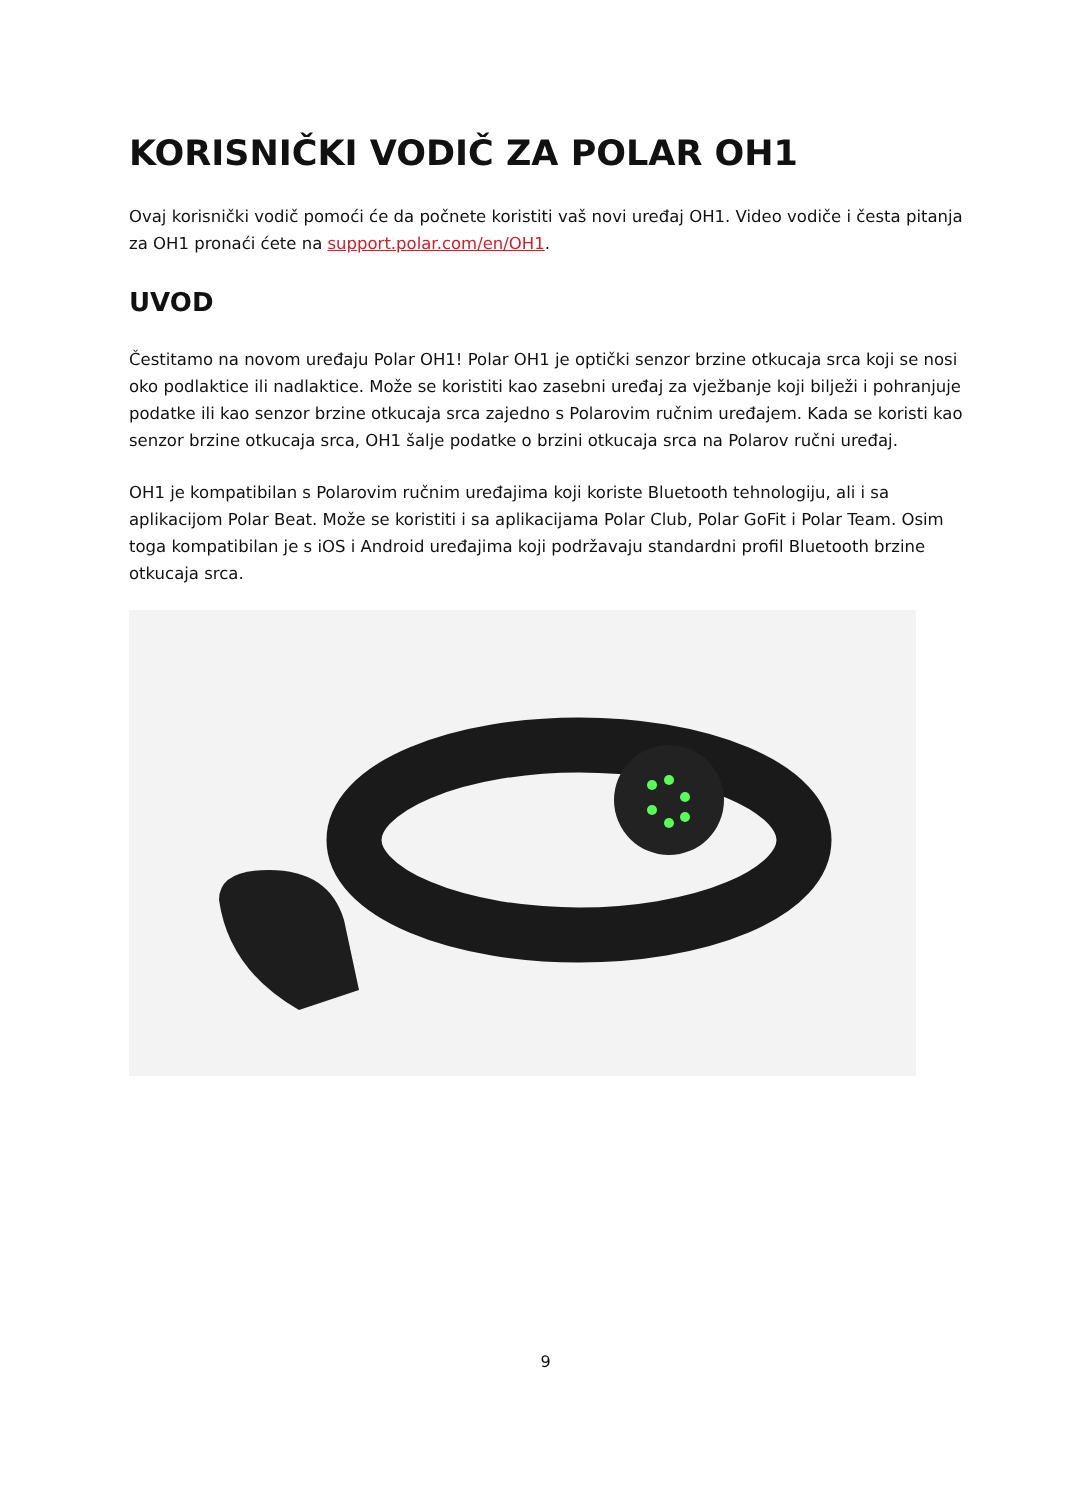KORISNIČKI VODIČ ZA POLAR OH1
Ovaj korisnički vodič pomoći će da počnete koristiti vaš novi uređaj OH1. Video vodiče i česta pitanja za OH1 pronaći ćete na support.polar.com/en/OH1.
UVOD
Čestitamo na novom uređaju Polar OH1! Polar OH1 je optički senzor brzine otkucaja srca koji se nosi oko podlaktice ili nadlaktice. Može se koristiti kao zasebni uređaj za vježbanje koji bilježi i pohranjuje podatke ili kao senzor brzine otkucaja srca zajedno s Polarovim ručnim uređajem. Kada se koristi kao senzor brzine otkucaja srca, OH1 šalje podatke o brzini otkucaja srca na Polarov ručni uređaj.
OH1 je kompatibilan s Polarovim ručnim uređajima koji koriste Bluetooth tehnologiju, ali i sa aplikacijom Polar Beat. Može se koristiti i sa aplikacijama Polar Club, Polar GoFit i Polar Team. Osim toga kompatibilan je s iOS i Android uređajima koji podržavaju standardni profil Bluetooth brzine otkucaja srca.
9